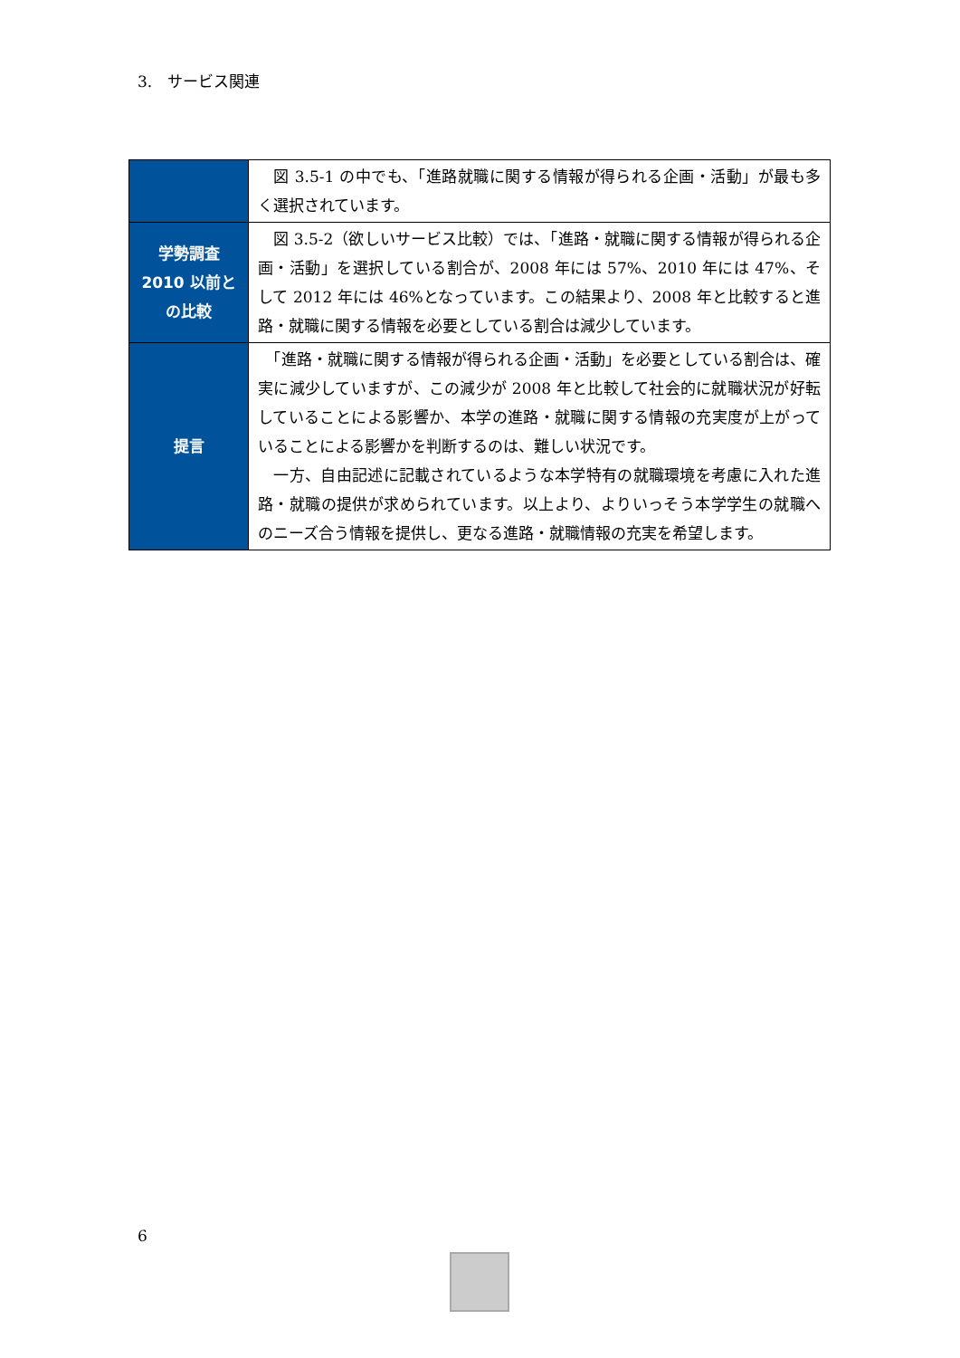3.　サービス関連
| | 図 3.5-1 の中でも、「進路就職に関する情報が得られる企画・活動」が最も多く選択されています。 |
| 学勢調査 2010 以前との比較 | 図 3.5-2（欲しいサービス比較）では、「進路・就職に関する情報が得られる企画・活動」を選択している割合が、2008 年には 57%、2010 年には 47%、そして 2012 年には 46%となっています。この結果より、2008 年と比較すると進路・就職に関する情報を必要としている割合は減少しています。 |
| 提言 | 「進路・就職に関する情報が得られる企画・活動」を必要としている割合は、確実に減少していますが、この減少が 2008 年と比較して社会的に就職状況が好転していることによる影響か、本学の進路・就職に関する情報の充実度が上がっていることによる影響かを判断するのは、難しい状況です。 一方、自由記述に記載されているような本学特有の就職環境を考慮に入れた進路・就職の提供が求められています。以上より、よりいっそう本学学生の就職へのニーズ合う情報を提供し、更なる進路・就職情報の充実を希望します。 |
6